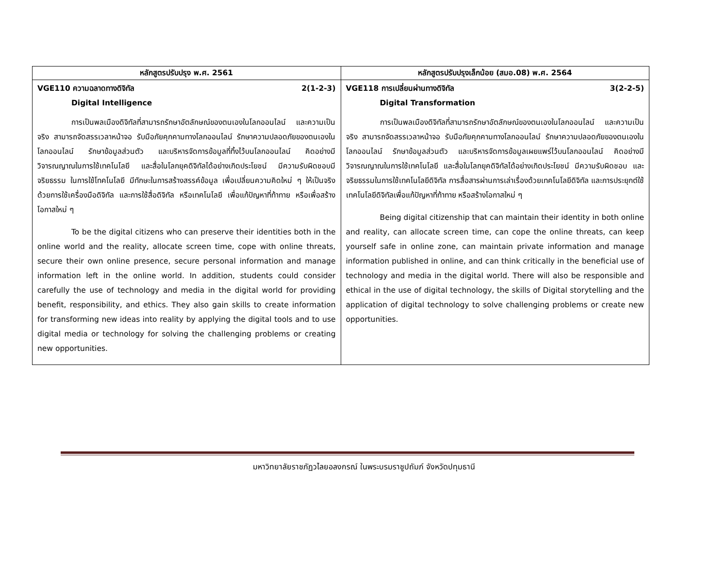| หลักสูตรปรับปรุง พ.ศ. 2561 | หลักสูตรปรับปรุงเล็กน้อย (สมอ.08) พ.ศ. 2564 |
| --- | --- |
| VGE110 ความฉลาดทางดิจิทัล 2(1-2-3) Digital Intelligence การเป็นพลเมืองดิจิทัลที่สามารถรักษาอัตลักษณ์ของตนเองในโลกออนไลน์ และความเป็นจริง สามารถจัดสรรเวลาหน้าจอ รับมือภัยคุกคามทางโลกออนไลน์ รักษาความปลอดภัยของตนเองในโลกออนไลน์ รักษาข้อมูลส่วนตัว และบริหารจัดการข้อมูลที่ทิ้งไว้บนโลกออนไลน์ คิดอย่างมีวิจารณญาณในการใช้เทคโนโลยี และสื่อในโลกยุคดิจิทัลได้อย่างเกิดประโยชน์ มีความรับผิดชอบมีจริยธรรม ในการใช้โทคโนโลยี มีทักษะในการสร้างสรรค์ข้อมูล เพื่อเปลี่ยนความคิดใหม่ ๆ ให้เป็นจริง ด้วยการใช้เครื่องมือดิจิทัล และการใช้สื่อดิจิทัล หรือเทคโนโลยี เพื่อแก้ปัญหาที่ท้าทาย หรือเพื่อสร้างโอกาสใหม่ ๆ To be the digital citizens who can preserve their identities both in the online world and the reality, allocate screen time, cope with online threats, secure their own online presence, secure personal information and manage information left in the online world. In addition, students could consider carefully the use of technology and media in the digital world for providing benefit, responsibility, and ethics. They also gain skills to create information for transforming new ideas into reality by applying the digital tools and to use digital media or technology for solving the challenging problems or creating new opportunities. | VGE118 การเปลี่ยนผ่านทางดิจิทัล 3(2-2-5) Digital Transformation การเป็นพลเมืองดิจิทัลที่สามารถรักษาอัตลักษณ์ของตนเองในโลกออนไลน์ และความเป็นจริง สามารถจัดสรรเวลาหน้าจอ รับมือภัยคุกคามทางโลกออนไลน์ รักษาความปลอดภัยของตนเองในโลกออนไลน์ รักษาข้อมูลส่วนตัว และบริหารจัดการข้อมูลเผยแพร่ไว้บนโลกออนไลน์ คิดอย่างมีวิจารณญาณในการใช้เทคโนโลยี และสื่อในโลกยุคดิจิทัลได้อย่างเกิดประโยชน์ มีความรับผิดชอบ และจริยธรรมในการใช้เทคโนโลยีดิจิทัล การสื่อสารผ่านการเล่าเรื่องด้วยเทคโนโลยีดิจิทัล และการประยุกต์ใช้เทคโนโลยีดิจิทัลเพื่อแก้ปัญหาที่ท้าทาย หรือสร้างโอกาสใหม่ ๆ Being digital citizenship that can maintain their identity in both online and reality, can allocate screen time, can cope the online threats, can keep yourself safe in online zone, can maintain private information and manage information published in online, and can think critically in the beneficial use of technology and media in the digital world. There will also be responsible and ethical in the use of digital technology, the skills of Digital storytelling and the application of digital technology to solve challenging problems or create new opportunities. |
มหาวิทยาลัยราชภัฏวไลยอลงกรณ์ ในพระบรมราชูปถัมภ์ จังหวัดปทุมธานี